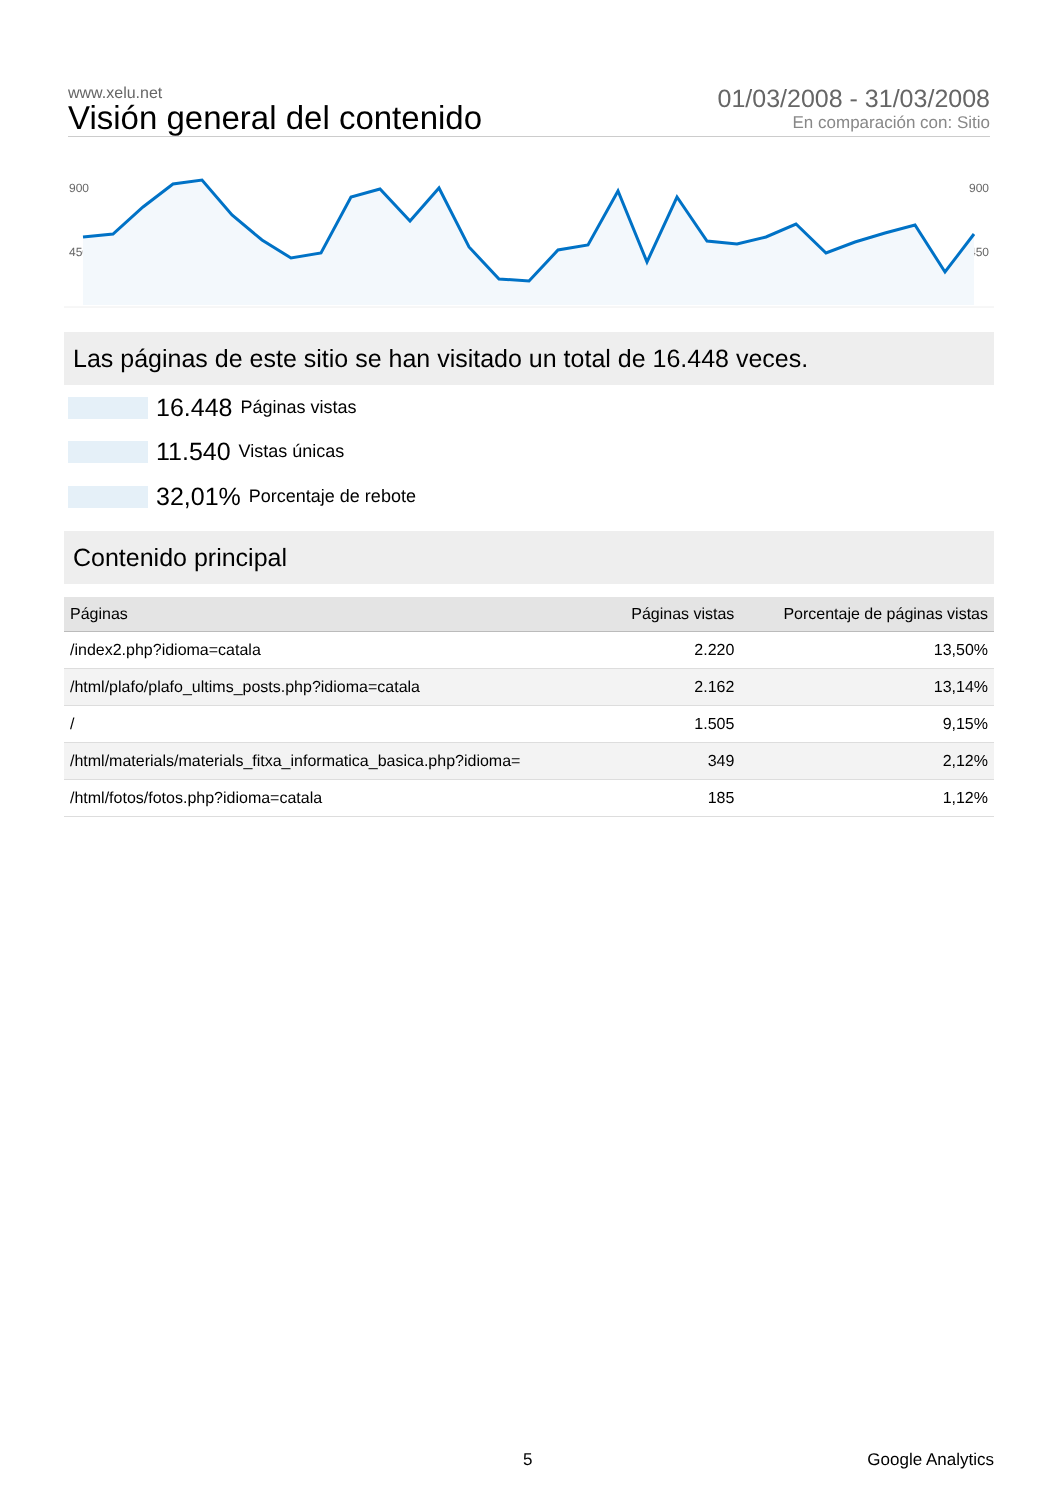www.xelu.net
Visión general del contenido
01/03/2008 - 31/03/2008
En comparación con: Sitio
900
450
900
450
Las páginas de este sitio se han visitado un total de 16.448 veces.
16.448 Páginas vistas
11.540 Vistas únicas
32,01% Porcentaje de rebote
Contenido principal
| Páginas | Páginas vistas | Porcentaje de páginas vistas |
| --- | --- | --- |
| /index2.php?idioma=catala | 2.220 | 13,50% |
| /html/plafo/plafo_ultims_posts.php?idioma=catala | 2.162 | 13,14% |
| / | 1.505 | 9,15% |
| /html/materials/materials_fitxa_informatica_basica.php?idioma= | 349 | 2,12% |
| /html/fotos/fotos.php?idioma=catala | 185 | 1,12% |
5 Google Analytics